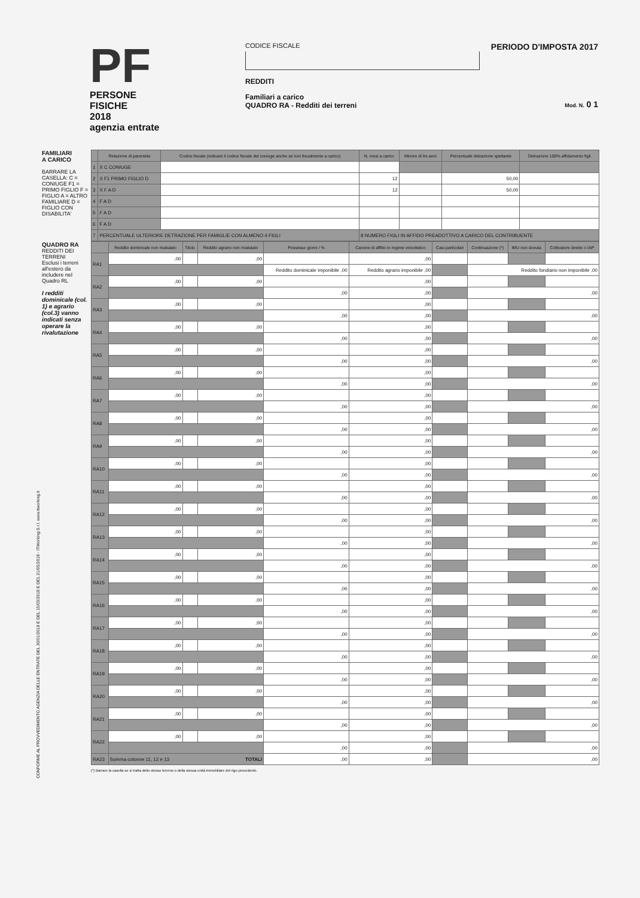PF
PERSONE FISICHE
2018
agenzia entrate
CODICE FISCALE
REDDITI
Familiari a carico
QUADRO RA - Redditi dei terreni
PERIODO D'IMPOSTA 2017
Mod. N. 0 1
FAMILIARI
A CARICO
BARRARE LA CASELLA: C = CONIUGE F1 = PRIMO FIGLIO F = FIGLIO A = ALTRO FAMILIARE D = FIGLIO CON DISABILITA'
| | Relazione di parentela | Codice fiscale (indicare il codice fiscale del coniuge anche se non fiscalmente a carico) | N. mesi a carico | Minore di tre anni | Percentuale detrazione spettante | Detrazione 100% affidamento figli |
| --- | --- | --- | --- | --- | --- | --- |
| 1 | X C CONIUGE | | | | | |
| 2 | X F1 PRIMO FIGLIO D | | 12 | | 50,00 | |
| 3 | X F A D | | 12 | | 50,00 | |
| 4 | F A D | | | | | |
| 5 | F A D | | | | | |
| 6 | F A D | | | | | |
| 7 | PERCENTUALE ULTERIORE DETRAZIONE PER FAMIGLIE CON ALMENO 4 FIGLI | | 8 NUMERO FIGLI IN AFFIDO PREADOTTIVO A CARICO DEL CONTRIBUENTE | | | |
QUADRO RA
REDDITI DEI TERRENI
Esclusi i terreni all'estero da includere nel Quadro RL
I redditi dominicale (col. 1) e agrario (col.3) vanno indicati senza operare la rivalutazione
| | Reddito dominicale non rivalutato | Titolo | Reddito agrario non rivalutato | Possesso giorni / % | Canone di affitto in regime vincolistico | Casi particolari | Continuazione (*) | IMU non dovuta | Coltivatore diretto o IAP |
| --- | --- | --- | --- | --- | --- | --- | --- | --- | --- |
| RA1 | ,00 | | ,00 | | ,00 | | | | |
| | | | | Reddito dominicale imponibile ,00 | Reddito agrario imponibile ,00 | | Reddito fondiario non imponibile ,00 | | |
| RA2 | ,00 | | ,00 | | ,00 | | | | |
| | | | | ,00 | ,00 | | ,00 | | |
| RA3 | ,00 | | ,00 | | ,00 | | | | |
| | | | | ,00 | ,00 | | ,00 | | |
| RA4 | ,00 | | ,00 | | ,00 | | | | |
| | | | | ,00 | ,00 | | ,00 | | |
| RA5 | ,00 | | ,00 | | ,00 | | | | |
| | | | | ,00 | ,00 | | ,00 | | |
| RA6 | ,00 | | ,00 | | ,00 | | | | |
| | | | | ,00 | ,00 | | ,00 | | |
| RA7 | ,00 | | ,00 | | ,00 | | | | |
| | | | | ,00 | ,00 | | ,00 | | |
| RA8 | ,00 | | ,00 | | ,00 | | | | |
| | | | | ,00 | ,00 | | ,00 | | |
| RA9 | ,00 | | ,00 | | ,00 | | | | |
| | | | | ,00 | ,00 | | ,00 | | |
| RA10 | ,00 | | ,00 | | ,00 | | | | |
| | | | | ,00 | ,00 | | ,00 | | |
| RA11 | ,00 | | ,00 | | ,00 | | | | |
| | | | | ,00 | ,00 | | ,00 | | |
| RA12 | ,00 | | ,00 | | ,00 | | | | |
| | | | | ,00 | ,00 | | ,00 | | |
| RA13 | ,00 | | ,00 | | ,00 | | | | |
| | | | | ,00 | ,00 | | ,00 | | |
| RA14 | ,00 | | ,00 | | ,00 | | | | |
| | | | | ,00 | ,00 | | ,00 | | |
| RA15 | ,00 | | ,00 | | ,00 | | | | |
| | | | | ,00 | ,00 | | ,00 | | |
| RA16 | ,00 | | ,00 | | ,00 | | | | |
| | | | | ,00 | ,00 | | ,00 | | |
| RA17 | ,00 | | ,00 | | ,00 | | | | |
| | | | | ,00 | ,00 | | ,00 | | |
| RA18 | ,00 | | ,00 | | ,00 | | | | |
| | | | | ,00 | ,00 | | ,00 | | |
| RA19 | ,00 | | ,00 | | ,00 | | | | |
| | | | | ,00 | ,00 | | ,00 | | |
| RA20 | ,00 | | ,00 | | ,00 | | | | |
| | | | | ,00 | ,00 | | ,00 | | |
| RA21 | ,00 | | ,00 | | ,00 | | | | |
| | | | | ,00 | ,00 | | ,00 | | |
| RA22 | ,00 | | ,00 | | ,00 | | | | |
| | | | | ,00 | ,00 | | ,00 | | |
| RA23 | Somma colonne 11, 12 e 13 TOTALI | | | ,00 | ,00 | | ,00 | | |
(*) Barrare la casella se si tratta dello stesso terreno o della stessa unità immobiliare del rigo precedente.
CONFORME AL PROVVEDIMENTO AGENZIA DELLE ENTRATE DEL 30/01/2018 E DEL 15/03/2018 E DEL 21/05/2018 - ITWorking S.r.l. www.itworking.it